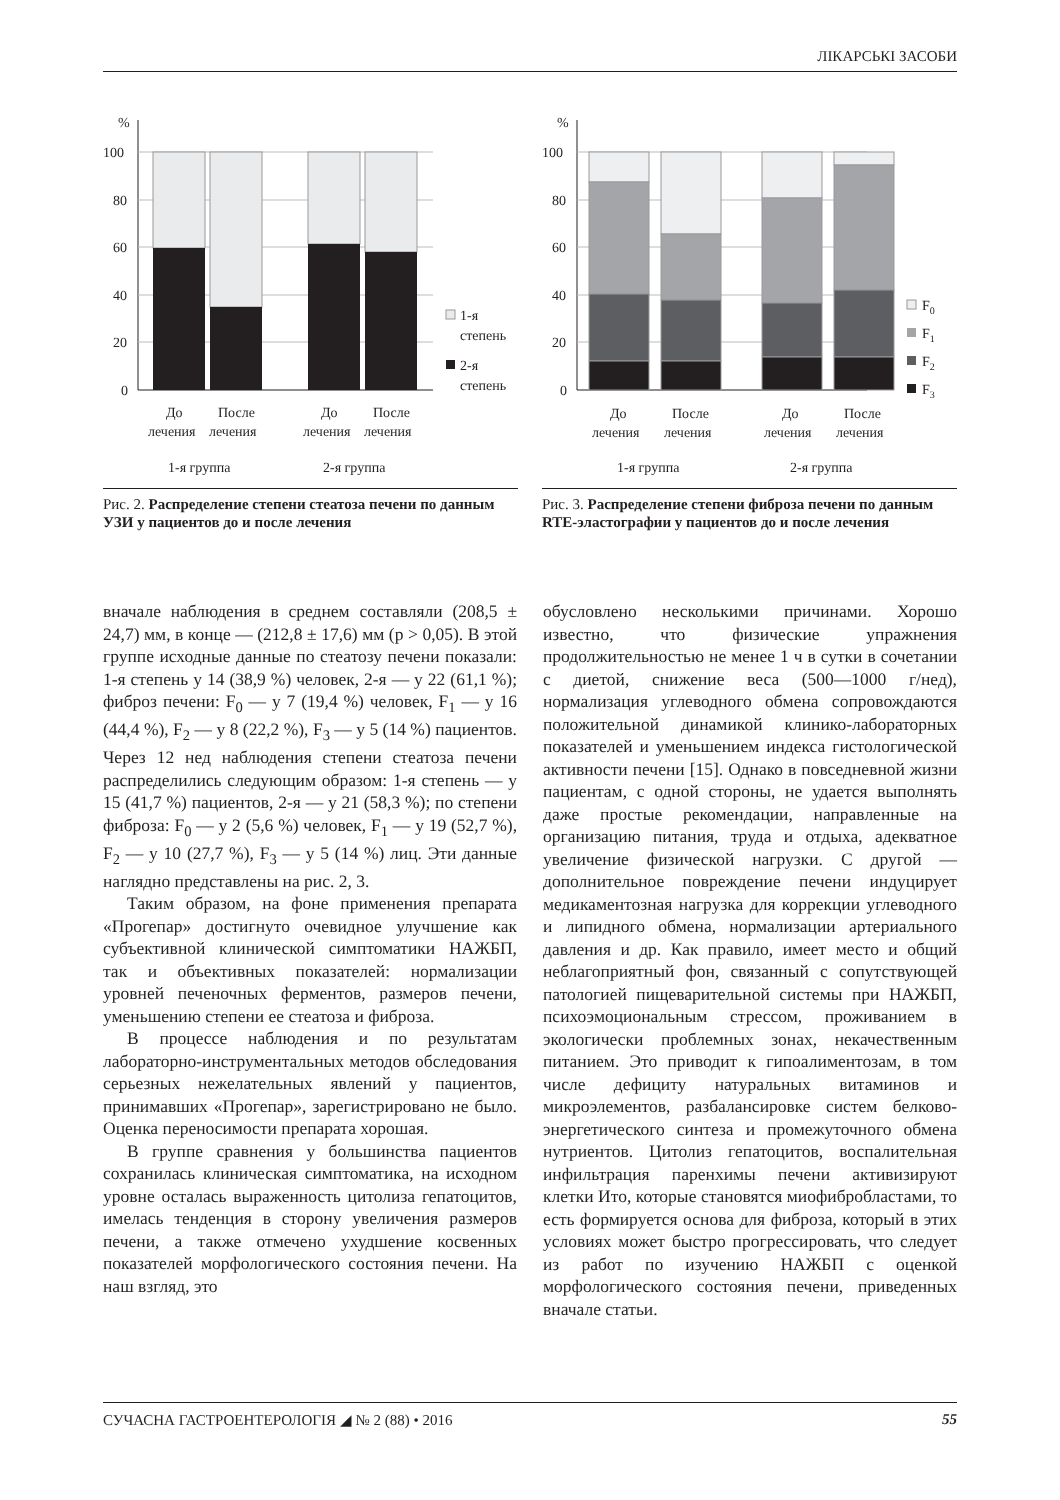ЛІКАРСЬКІ ЗАСОБИ
%
100
80
60
40
20
0
1-я
степень
2-я
степень
До
лечения
После
лечения
До
лечения
После
лечения
1-я группа
2-я группа
Рис. 2. Распределение степени стеатоза печени по данным УЗИ у пациентов до и после лечения
%
100
80
60
40
20
0
F0
F1
F2
F3
До
лечения
После
лечения
До
лечения
После
лечения
1-я группа
2-я группа
Рис. 3. Распределение степени фиброза печени по данным RTE-эластографии у пациентов до и после лечения
вначале наблюдения в среднем составляли (208,5 ± 24,7) мм, в конце — (212,8 ± 17,6) мм (p > 0,05). В этой группе исходные данные по стеатозу печени показали: 1-я степень у 14 (38,9 %) человек, 2-я — у 22 (61,1 %); фиброз печени: F<sub>0</sub> — у 7 (19,4 %) человек, F<sub>1</sub> — у 16 (44,4 %), F<sub>2</sub> — у 8 (22,2 %), F<sub>3</sub> — у 5 (14 %) пациентов. Через 12 нед наблюдения степени стеатоза печени распределились следующим образом: 1-я степень — у 15 (41,7 %) пациентов, 2-я — у 21 (58,3 %); по степени фиброза: F<sub>0</sub> — у 2 (5,6 %) человек, F<sub>1</sub> — у 19 (52,7 %), F<sub>2</sub> — у 10 (27,7 %), F<sub>3</sub> — у 5 (14 %) лиц. Эти данные наглядно представлены на рис. 2, 3.
Таким образом, на фоне применения препарата «Прогепар» достигнуто очевидное улучшение как субъективной клинической симптоматики НАЖБП, так и объективных показателей: нормализации уровней печеночных ферментов, размеров печени, уменьшению степени ее стеатоза и фиброза.
В процессе наблюдения и по результатам лабораторно-инструментальных методов обследования серьезных нежелательных явлений у пациентов, принимавших «Прогепар», зарегистрировано не было. Оценка переносимости препарата хорошая.
В группе сравнения у большинства пациентов сохранилась клиническая симптоматика, на исходном уровне осталась выраженность цитолиза гепатоцитов, имелась тенденция в сторону увеличения размеров печени, а также отмечено ухудшение косвенных показателей морфологического состояния печени. На наш взгляд, это
обусловлено несколькими причинами. Хорошо известно, что физические упражнения продолжительностью не менее 1 ч в сутки в сочетании с диетой, снижение веса (500—1000 г/нед), нормализация углеводного обмена сопровождаются положительной динамикой клинико-лабораторных показателей и уменьшением индекса гистологической активности печени [15]. Однако в повседневной жизни пациентам, с одной стороны, не удается выполнять даже простые рекомендации, направленные на организацию питания, труда и отдыха, адекватное увеличение физической нагрузки. С другой — дополнительное повреждение печени индуцирует медикаментозная нагрузка для коррекции углеводного и липидного обмена, нормализации артериального давления и др. Как правило, имеет место и общий неблагоприятный фон, связанный с сопутствующей патологией пищеварительной системы при НАЖБП, психоэмоциональным стрессом, проживанием в экологически проблемных зонах, некачественным питанием. Это приводит к гипоалиментозам, в том числе дефициту натуральных витаминов и микроэлементов, разбалансировке систем белково-энергетического синтеза и промежуточного обмена нутриентов. Цитолиз гепатоцитов, воспалительная инфильтрация паренхимы печени активизируют клетки Ито, которые становятся миофибробластами, то есть формируется основа для фиброза, который в этих условиях может быстро прогрессировать, что следует из работ по изучению НАЖБП с оценкой морфологического состояния печени, приведенных вначале статьи.
СУЧАСНА ГАСТРОЕНТЕРОЛОГІЯ ◢ № 2 (88) • 2016 55